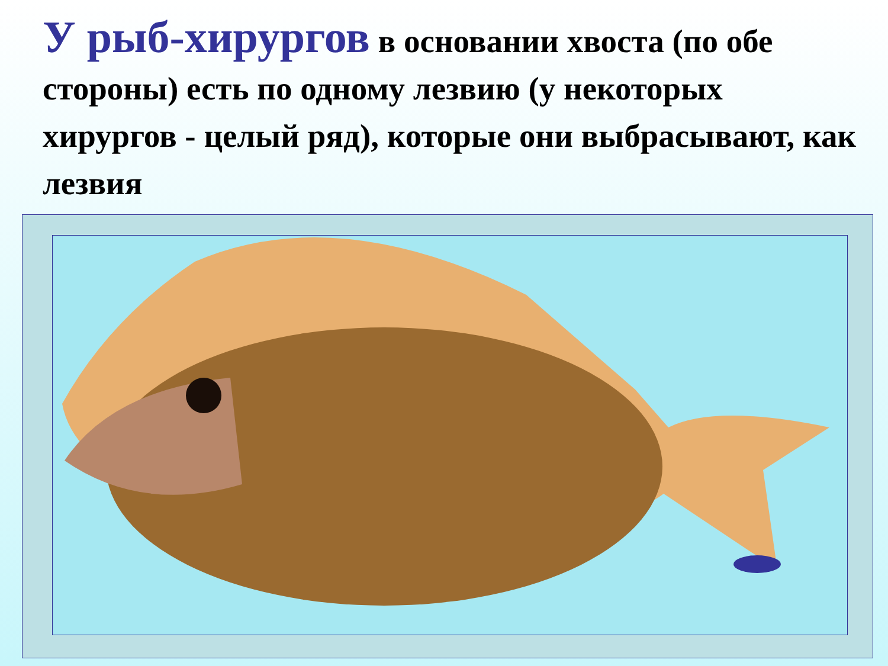У рыб-хирургов в основании хвоста (по обе стороны) есть по одному лезвию (у некоторых хирургов - целый ряд), которые они выбрасывают, как лезвия